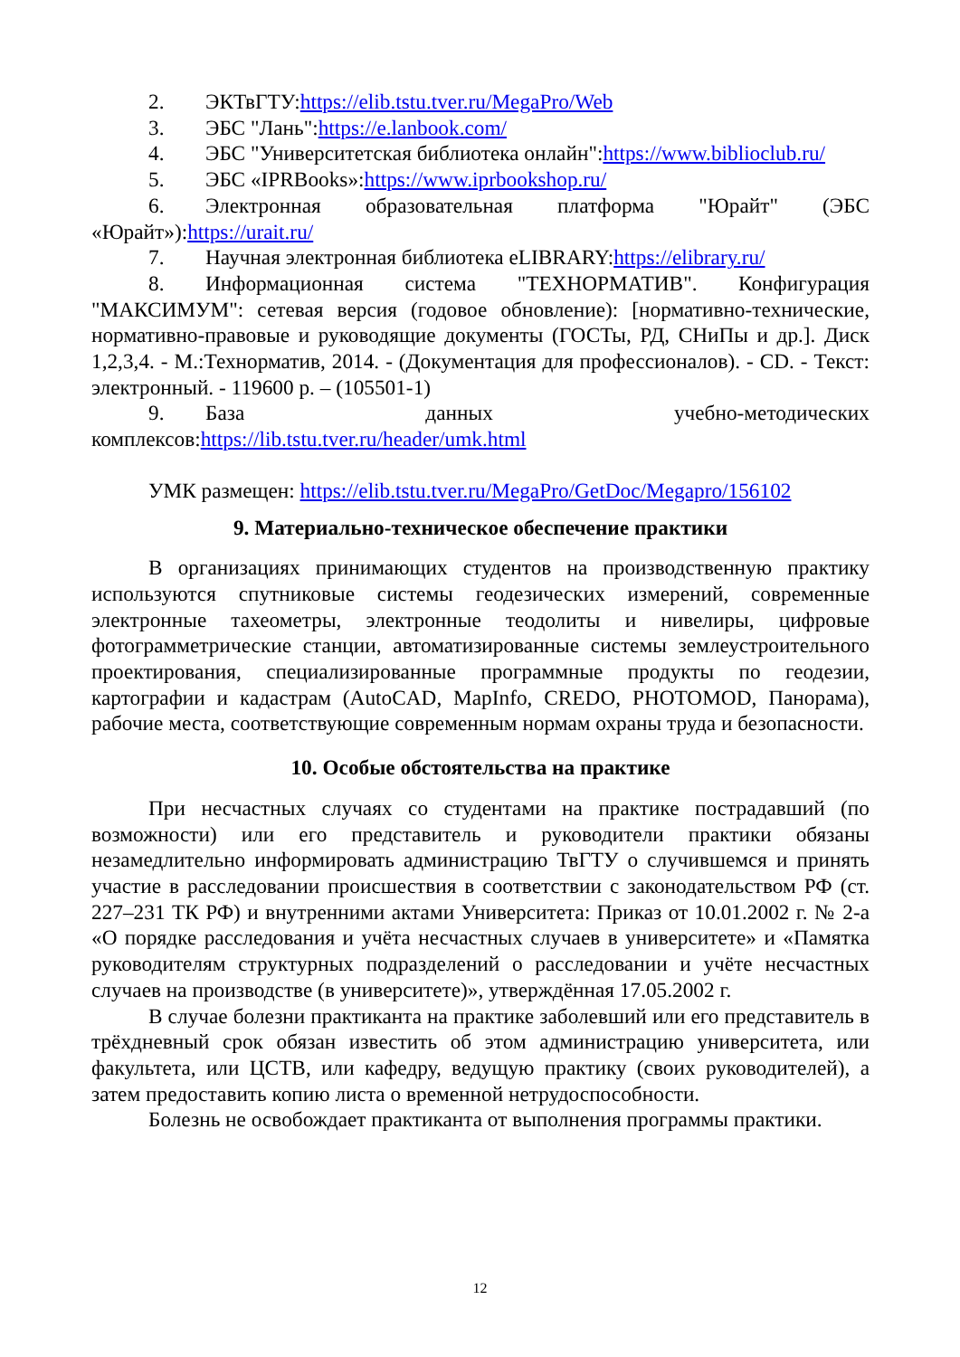2. ЭКТвГТУ:https://elib.tstu.tver.ru/MegaPro/Web
3. ЭБС "Лань":https://e.lanbook.com/
4. ЭБС "Университетская библиотека онлайн":https://www.biblioclub.ru/
5. ЭБС «IPRBooks»:https://www.iprbookshop.ru/
6. Электронная образовательная платформа "Юрайт" (ЭБС «Юрайт»):https://urait.ru/
7. Научная электронная библиотека eLIBRARY:https://elibrary.ru/
8. Информационная система "ТЕХНОРМАТИВ". Конфигурация "МАКСИМУМ": сетевая версия (годовое обновление): [нормативно-технические, нормативно-правовые и руководящие документы (ГОСТы, РД, СНиПы и др.]. Диск 1,2,3,4. - М.:Технорматив, 2014. - (Документация для профессионалов). - CD. - Текст: электронный. - 119600 р. – (105501-1)
9. База данных учебно-методических комплексов:https://lib.tstu.tver.ru/header/umk.html
УМК размещен: https://elib.tstu.tver.ru/MegaPro/GetDoc/Megapro/156102
9. Материально-техническое обеспечение практики
В организациях принимающих студентов на производственную практику используются спутниковые системы геодезических измерений, современные электронные тахеометры, электронные теодолиты и нивелиры, цифровые фотограмметрические станции, автоматизированные системы землеустроительного проектирования, специализированные программные продукты по геодезии, картографии и кадастрам (AutoCAD, MapInfo, CREDO, PHOTOMOD, Панорама), рабочие места, соответствующие современным нормам охраны труда и безопасности.
10. Особые обстоятельства на практике
При несчастных случаях со студентами на практике пострадавший (по возможности) или его представитель и руководители практики обязаны незамедлительно информировать администрацию ТвГТУ о случившемся и принять участие в расследовании происшествия в соответствии с законодательством РФ (ст. 227–231 ТК РФ) и внутренними актами Университета: Приказ от 10.01.2002 г. № 2-а «О порядке расследования и учёта несчастных случаев в университете» и «Памятка руководителям структурных подразделений о расследовании и учёте несчастных случаев на производстве (в университете)», утверждённая 17.05.2002 г.
В случае болезни практиканта на практике заболевший или его представитель в трёхдневный срок обязан известить об этом администрацию университета, или факультета, или ЦСТВ, или кафедру, ведущую практику (своих руководителей), а затем предоставить копию листа о временной нетрудоспособности.
Болезнь не освобождает практиканта от выполнения программы практики.
12